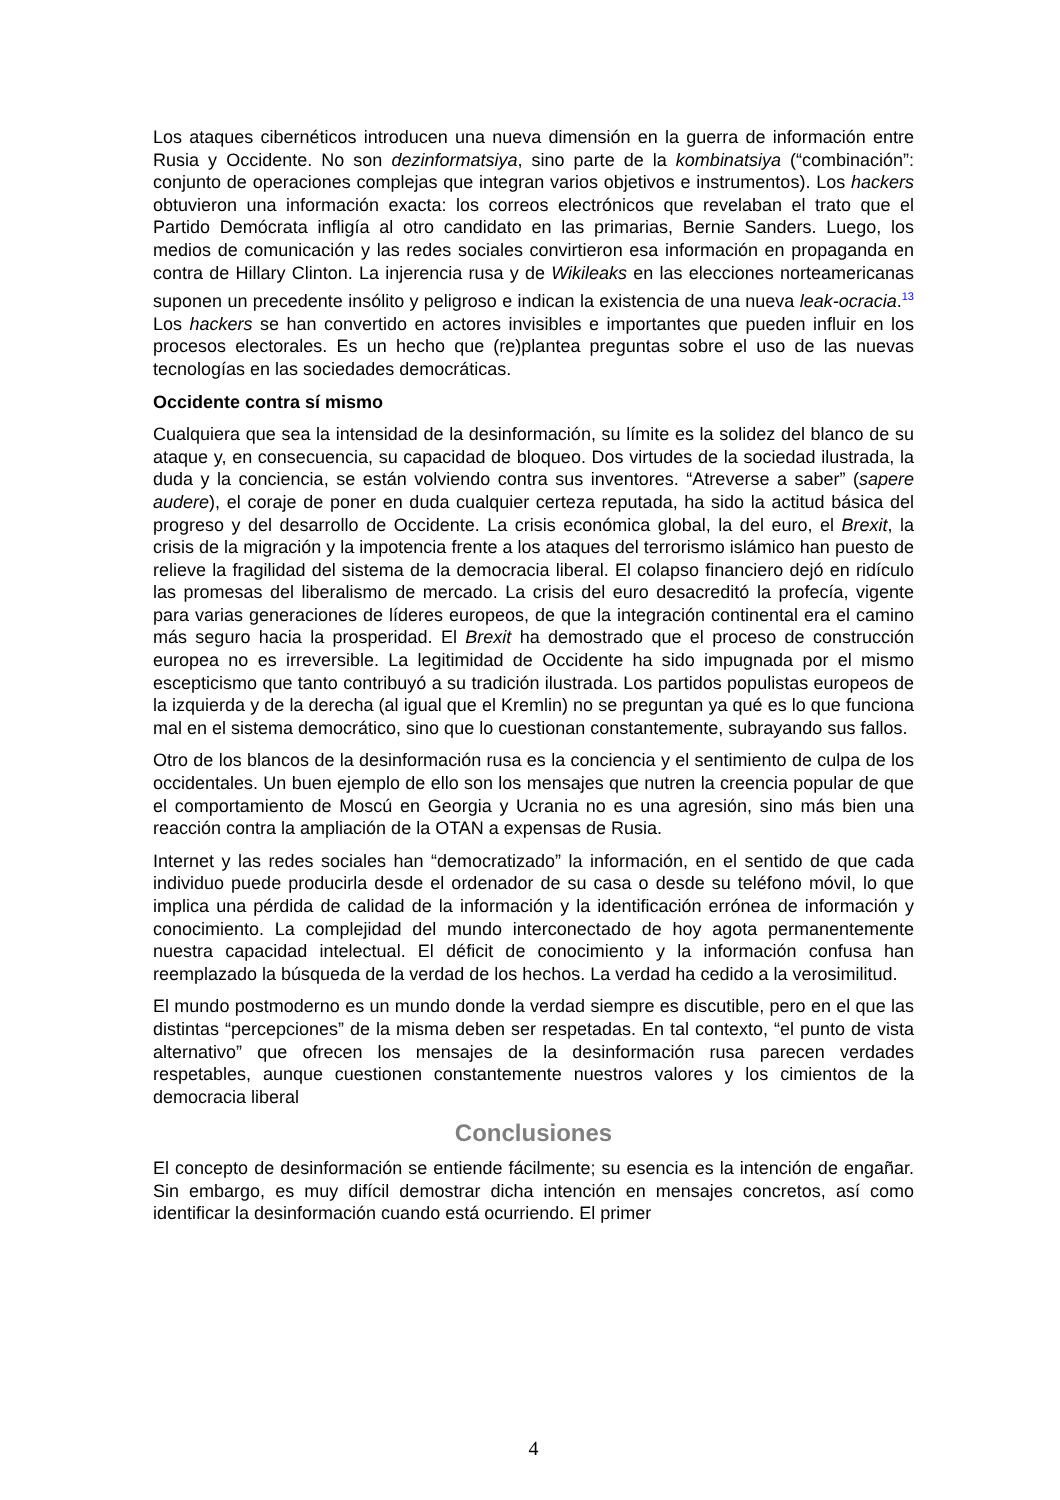Los ataques cibernéticos introducen una nueva dimensión en la guerra de información entre Rusia y Occidente. No son dezinformatsiya, sino parte de la kombinatsiya (“combinación”: conjunto de operaciones complejas que integran varios objetivos e instrumentos). Los hackers obtuvieron una información exacta: los correos electrónicos que revelaban el trato que el Partido Demócrata infligía al otro candidato en las primarias, Bernie Sanders. Luego, los medios de comunicación y las redes sociales convirtieron esa información en propaganda en contra de Hillary Clinton. La injerencia rusa y de Wikileaks en las elecciones norteamericanas suponen un precedente insólito y peligroso e indican la existencia de una nueva leak-ocracia.<sup>13</sup> Los hackers se han convertido en actores invisibles e importantes que pueden influir en los procesos electorales. Es un hecho que (re)plantea preguntas sobre el uso de las nuevas tecnologías en las sociedades democráticas.
Occidente contra sí mismo
Cualquiera que sea la intensidad de la desinformación, su límite es la solidez del blanco de su ataque y, en consecuencia, su capacidad de bloqueo. Dos virtudes de la sociedad ilustrada, la duda y la conciencia, se están volviendo contra sus inventores. “Atreverse a saber” (sapere audere), el coraje de poner en duda cualquier certeza reputada, ha sido la actitud básica del progreso y del desarrollo de Occidente. La crisis económica global, la del euro, el Brexit, la crisis de la migración y la impotencia frente a los ataques del terrorismo islámico han puesto de relieve la fragilidad del sistema de la democracia liberal. El colapso financiero dejó en ridículo las promesas del liberalismo de mercado. La crisis del euro desacreditó la profecía, vigente para varias generaciones de líderes europeos, de que la integración continental era el camino más seguro hacia la prosperidad. El Brexit ha demostrado que el proceso de construcción europea no es irreversible. La legitimidad de Occidente ha sido impugnada por el mismo escepticismo que tanto contribuyó a su tradición ilustrada. Los partidos populistas europeos de la izquierda y de la derecha (al igual que el Kremlin) no se preguntan ya qué es lo que funciona mal en el sistema democrático, sino que lo cuestionan constantemente, subrayando sus fallos.
Otro de los blancos de la desinformación rusa es la conciencia y el sentimiento de culpa de los occidentales. Un buen ejemplo de ello son los mensajes que nutren la creencia popular de que el comportamiento de Moscú en Georgia y Ucrania no es una agresión, sino más bien una reacción contra la ampliación de la OTAN a expensas de Rusia.
Internet y las redes sociales han “democratizado” la información, en el sentido de que cada individuo puede producirla desde el ordenador de su casa o desde su teléfono móvil, lo que implica una pérdida de calidad de la información y la identificación errónea de información y conocimiento. La complejidad del mundo interconectado de hoy agota permanentemente nuestra capacidad intelectual. El déficit de conocimiento y la información confusa han reemplazado la búsqueda de la verdad de los hechos. La verdad ha cedido a la verosimilitud.
El mundo postmoderno es un mundo donde la verdad siempre es discutible, pero en el que las distintas “percepciones” de la misma deben ser respetadas. En tal contexto, “el punto de vista alternativo” que ofrecen los mensajes de la desinformación rusa parecen verdades respetables, aunque cuestionen constantemente nuestros valores y los cimientos de la democracia liberal
Conclusiones
El concepto de desinformación se entiende fácilmente; su esencia es la intención de engañar. Sin embargo, es muy difícil demostrar dicha intención en mensajes concretos, así como identificar la desinformación cuando está ocurriendo. El primer
4